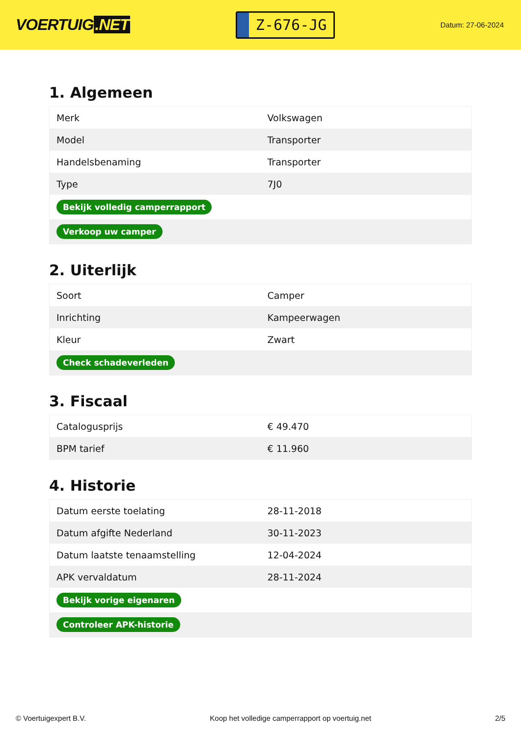VOERTUIG.NET
Z-676-JG
Datum: 27-06-2024
1. Algemeen
| Merk | Volkswagen |
| Model | Transporter |
| Handelsbenaming | Transporter |
| Type | 7J0 |
| Bekijk volledig camperrapport | |
| Verkoop uw camper | |
2. Uiterlijk
| Soort | Camper |
| Inrichting | Kampeerwagen |
| Kleur | Zwart |
| Check schadeverleden | |
3. Fiscaal
| Catalogusprijs | € 49.470 |
| BPM tarief | € 11.960 |
4. Historie
| Datum eerste toelating | 28-11-2018 |
| Datum afgifte Nederland | 30-11-2023 |
| Datum laatste tenaamstelling | 12-04-2024 |
| APK vervaldatum | 28-11-2024 |
| Bekijk vorige eigenaren | |
| Controleer APK-historie | |
© Voertuigexpert B.V. Koop het volledige camperrapport op voertuig.net 2/5